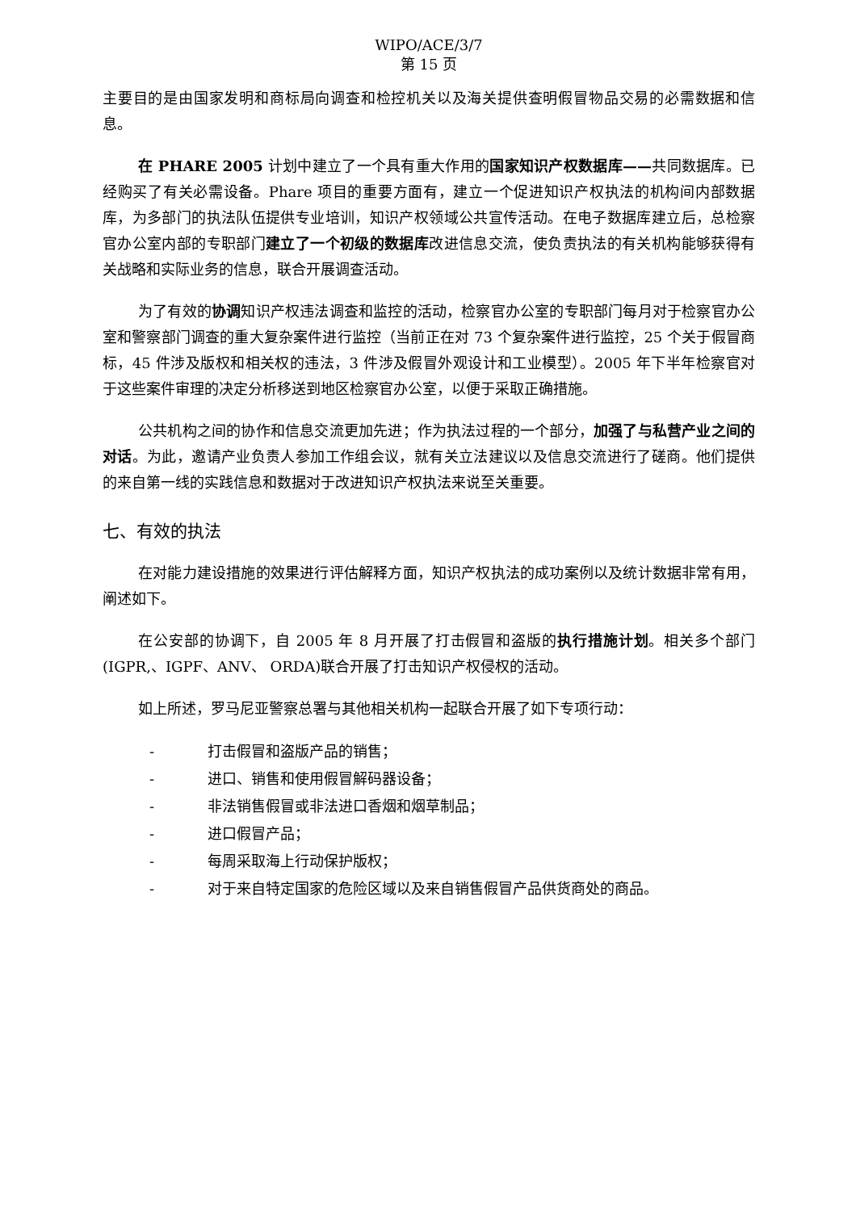WIPO/ACE/3/7
第 15 页
主要目的是由国家发明和商标局向调查和检控机关以及海关提供查明假冒物品交易的必需数据和信息。
在 PHARE 2005 计划中建立了一个具有重大作用的国家知识产权数据库——共同数据库。已经购买了有关必需设备。Phare 项目的重要方面有，建立一个促进知识产权执法的机构间内部数据库，为多部门的执法队伍提供专业培训，知识产权领域公共宣传活动。在电子数据库建立后，总检察官办公室内部的专职部门建立了一个初级的数据库改进信息交流，使负责执法的有关机构能够获得有关战略和实际业务的信息，联合开展调查活动。
为了有效的协调知识产权违法调查和监控的活动，检察官办公室的专职部门每月对于检察官办公室和警察部门调查的重大复杂案件进行监控（当前正在对 73 个复杂案件进行监控，25 个关于假冒商标，45 件涉及版权和相关权的违法，3 件涉及假冒外观设计和工业模型）。2005 年下半年检察官对于这些案件审理的决定分析移送到地区检察官办公室，以便于采取正确措施。
公共机构之间的协作和信息交流更加先进；作为执法过程的一个部分，加强了与私营产业之间的对话。为此，邀请产业负责人参加工作组会议，就有关立法建议以及信息交流进行了磋商。他们提供的来自第一线的实践信息和数据对于改进知识产权执法来说至关重要。
七、有效的执法
在对能力建设措施的效果进行评估解释方面，知识产权执法的成功案例以及统计数据非常有用，阐述如下。
在公安部的协调下，自 2005 年 8 月开展了打击假冒和盗版的执行措施计划。相关多个部门(IGPR,、IGPF、ANV、 ORDA)联合开展了打击知识产权侵权的活动。
如上所述，罗马尼亚警察总署与其他相关机构一起联合开展了如下专项行动：
- 打击假冒和盗版产品的销售；
- 进口、销售和使用假冒解码器设备；
- 非法销售假冒或非法进口香烟和烟草制品；
- 进口假冒产品；
- 每周采取海上行动保护版权；
- 对于来自特定国家的危险区域以及来自销售假冒产品供货商处的商品。